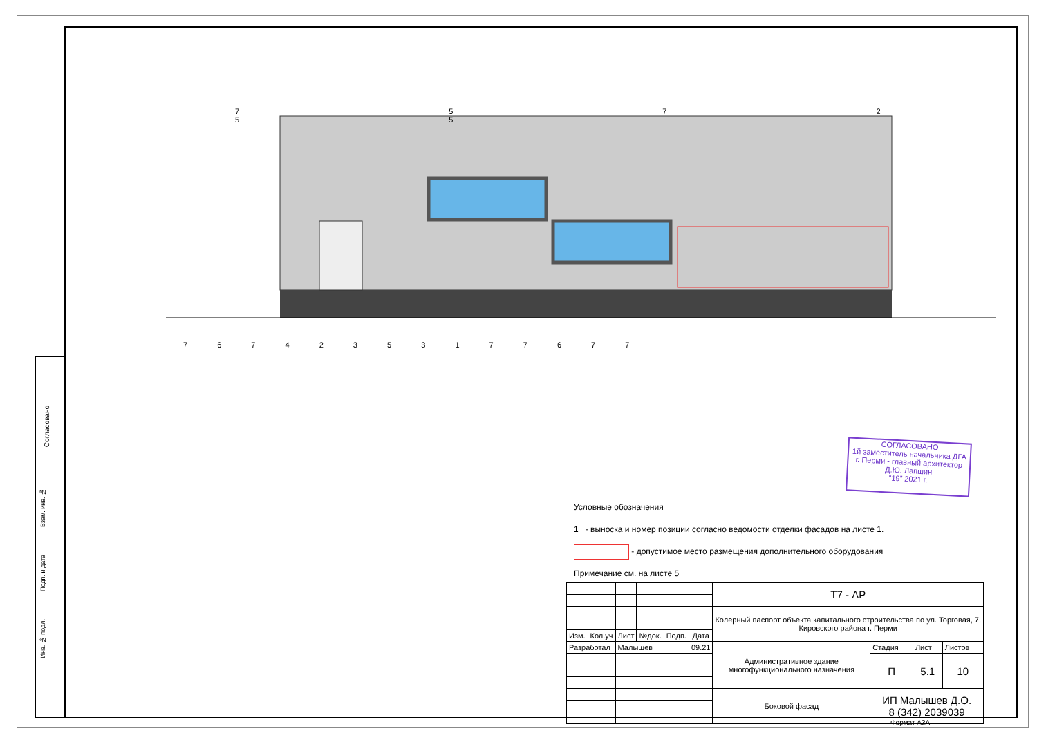Согласовано
Взам. инв. №
Подп. и дата
Инв. № подл.
7 6 7 4 2 3 5 3 1 7 7 6 7 7
7 5 7 2 5 5
СОГЛАСОВАНО
1й заместитель начальника ДГА
г. Перми - главный архитектор
Д.Ю. Лапшин
“19” 2021 г.
Условные обозначения
1 - выноска и номер позиции согласно ведомости отделки фасадов на листе 1.
- допустимое место размещения дополнительного оборудования
Примечание см. на листе 5
| | | | | | | Т7 - АР | | | |
| | | | | | | Колерный паспорт объекта капитального строительства по ул. Торговая, 7, Кировского района г. Перми | | | |
| Изм. | Кол.уч | Лист | №док. | Подп. | Дата | | | | |
| Разработал | | Малышев | | | 09.21 | Административное здание многофункционального назначения | Стадия | Лист | Листов |
| | | | | | | | П | 5.1 | 10 |
| | | | | | | Боковой фасад | ИП Малышев Д.О. 8 (342) 2039039 | | |
Формат А3А